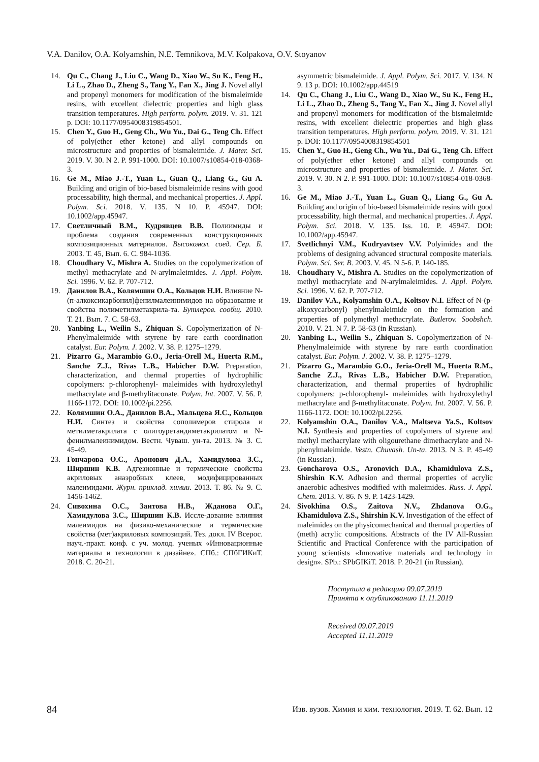V.A. Danilov, O.A. Kolyamshin, N.E. Temnikova, M.V. Kolpakova, O.V. Stoyanov
14. Qu C., Chang J., Liu C., Wang D., Xiao W., Su K., Feng H., Li L., Zhao D., Zheng S., Tang Y., Fan X., Jing J. Novel allyl and propenyl monomers for modification of the bismaleimide resins, with excellent dielectric properties and high glass transition temperatures. High perform. polym. 2019. V. 31. 121 p. DOI: 10.1177/0954008319854501.
15. Chen Y., Guo H., Geng Ch., Wu Yu., Dai G., Teng Ch. Effect of poly(ether ether ketone) and allyl compounds on microstructure and properties of bismaleimide. J. Mater. Sci. 2019. V. 30. N 2. P. 991-1000. DOI: 10.1007/s10854-018-0368-3.
16. Ge M., Miao J.-T., Yuan L., Guan Q., Liang G., Gu A. Building and origin of bio-based bismaleimide resins with good processability, high thermal, and mechanical properties. J. Appl. Polym. Sci. 2018. V. 135. N 10. P. 45947. DOI: 10.1002/app.45947.
17. Светличный В.М., Кудрявцев В.В. Полиимиды и проблема создания современных конструкционных композиционных материалов. Высокомол. соед. Сер. Б. 2003. Т. 45, Вып. 6. С. 984-1036.
18. Choudhary V., Mishra A. Studies on the copolymerization of methyl methacrylate and N-arylmaleimides. J. Appl. Polym. Sci. 1996. V. 62. P. 707-712.
19. Данилов В.А., Колямшин О.А., Кольцов Н.И. Влияние N-(п-алкоксикарбонил)фенилмалеинимидов на образование и свойства полиметилметакрила-та. Бутлеров. сообщ. 2010. Т. 21. Вып. 7. С. 58-63.
20. Yanbing L., Weilin S., Zhiquan S. Copolymerization of N-Phenylmaleimide with styrene by rare earth coordination catalyst. Eur. Polym. J. 2002. V. 38. P. 1275–1279.
21. Pizarro G., Marambio G.O., Jeria-Orell M., Huerta R.M., Sanche Z.J., Rivas L.B., Habicher D.W. Preparation, characterization, and thermal properties of hydrophilic copolymers: p-chlorophenyl- maleimides with hydroxylethyl methacrylate and β-methylitaconate. Polym. Int. 2007. V. 56. P. 1166-1172. DOI: 10.1002/pi.2256.
22. Колямшин О.А., Данилов В.А., Мальцева Я.С., Кольцов Н.И. Синтез и свойства сополимеров стирола и метилметакрилата с олигоуретандиметакрилатом и N-фенилмалеинимидом. Вестн. Чуваш. ун-та. 2013. № 3. С. 45-49.
23. Гончарова О.С., Аронович Д.А., Хамидулова З.С., Ширшин К.В. Адгезионные и термические свойства акриловых анаэробных клеев, модифицированных малеимидами. Журн. приклад. химии. 2013. Т. 86. № 9. С. 1456-1462.
24. Сивохина О.С., Заитова Н.В., Жданова О.Г., Хамидулова З.С., Ширшин К.В. Иссле-дование влияния малеимидов на физико-механические и термические свойства (мет)акриловых композиций. Тез. докл. IV Всерос. науч.-практ. конф. с уч. молод. ученых «Инновационные материалы и технологии в дизайне». СПб.: СПбГИКиТ. 2018. С. 20-21.
asymmetric bismaleimide. J. Appl. Polym. Sci. 2017. V. 134. N 9. 13 p. DOI: 10.1002/app.44519
14. Qu C., Chang J., Liu C., Wang D., Xiao W., Su K., Feng H., Li L., Zhao D., Zheng S., Tang Y., Fan X., Jing J. Novel allyl and propenyl monomers for modification of the bismaleimide resins, with excellent dielectric properties and high glass transition temperatures. High perform. polym. 2019. V. 31. 121 p. DOI: 10.1177/0954008319854501
15. Chen Y., Guo H., Geng Ch., Wu Yu., Dai G., Teng Ch. Effect of poly(ether ether ketone) and allyl compounds on microstructure and properties of bismaleimide. J. Mater. Sci. 2019. V. 30. N 2. P. 991-1000. DOI: 10.1007/s10854-018-0368-3.
16. Ge M., Miao J.-T., Yuan L., Guan Q., Liang G., Gu A. Building and origin of bio-based bismaleimide resins with good processability, high thermal, and mechanical properties. J. Appl. Polym. Sci. 2018. V. 135. Iss. 10. P. 45947. DOI: 10.1002/app.45947.
17. Svetlichnyi V.M., Kudryavtsev V.V. Polyimides and the problems of designing advanced structural composite materials. Polym. Sci. Ser. B. 2003. V. 45. N 5-6. P. 140-185.
18. Choudhary V., Mishra A. Studies on the copolymerization of methyl methacrylate and N-arylmaleimides. J. Appl. Polym. Sci. 1996. V. 62. P. 707-712.
19. Danilov V.A., Kolyamshin O.A., Koltsov N.I. Effect of N-(p-alkoxycarbonyl) phenylmaleimide on the formation and properties of polymethyl methacrylate. Butlerov. Soobshch. 2010. V. 21. N 7. P. 58-63 (in Russian).
20. Yanbing L., Weilin S., Zhiquan S. Copolymerization of N-Phenylmaleimide with styrene by rare earth coordination catalyst. Eur. Polym. J. 2002. V. 38. P. 1275–1279.
21. Pizarro G., Marambio G.O., Jeria-Orell M., Huerta R.M., Sanche Z.J., Rivas L.B., Habicher D.W. Preparation, characterization, and thermal properties of hydrophilic copolymers: p-chlorophenyl- maleimides with hydroxylethyl methacrylate and β-methylitaconate. Polym. Int. 2007. V. 56. P. 1166-1172. DOI: 10.1002/pi.2256.
22. Kolyamshin O.A., Danilov V.A., Maltseva Ya.S., Koltsov N.I. Synthesis and properties of copolymers of styrene and methyl methacrylate with oligourethane dimethacrylate and N-phenylmaleimide. Vestn. Chuvash. Un-ta. 2013. N 3. P. 45-49 (in Russian).
23. Goncharova O.S., Aronovich D.A., Khamidulova Z.S., Shirshin K.V. Adhesion and thermal properties of acrylic anaerobic adhesives modified with maleimides. Russ. J. Appl. Chem. 2013. V. 86. N 9. P. 1423-1429.
24. Sivokhina O.S., Zaitova N.V., Zhdanova O.G., Khamidulova Z.S., Shirshin K.V. Investigation of the effect of maleimides on the physicomechanical and thermal properties of (meth) acrylic compositions. Abstracts of the IV All-Russian Scientific and Practical Conference with the participation of young scientists «Innovative materials and technology in design». SPb.: SPbGIKiT. 2018. P. 20-21 (in Russian).
Поступила в редакцию 09.07.2019
Принята к опубликованию 11.11.2019
Received 09.07.2019
Accepted 11.11.2019
84 Изв. вузов. Химия и хим. технология. 2019. Т. 62. Вып. 12